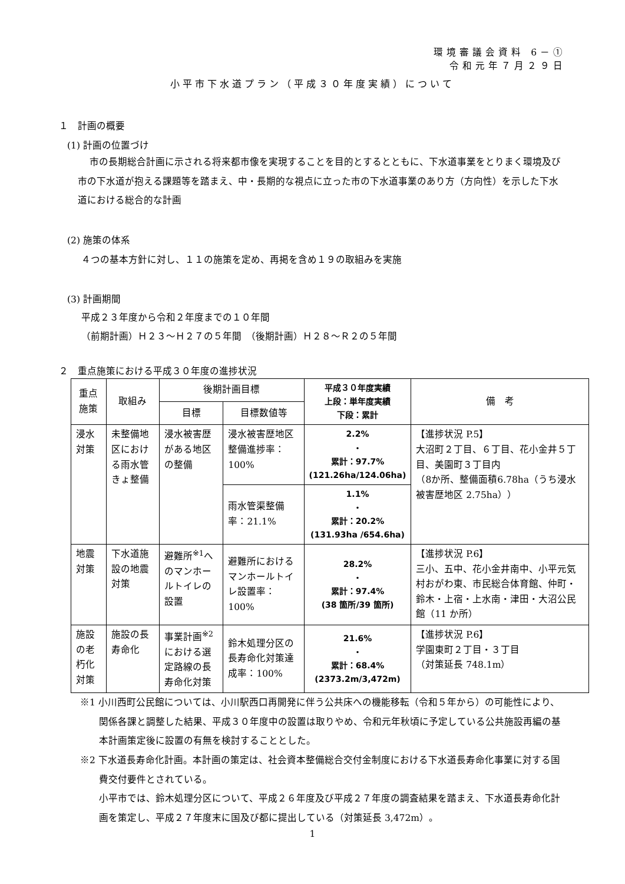環境審議会資料 6－①
令和元年７月２９日
小平市下水道プラン（平成３０年度実績）について
１　計画の概要
(1) 計画の位置づけ
市の長期総合計画に示される将来都市像を実現することを目的とするとともに、下水道事業をとりまく環境及び市の下水道が抱える課題等を踏まえ、中・長期的な視点に立った市の下水道事業のあり方（方向性）を示した下水道における総合的な計画
(2) 施策の体系
４つの基本方針に対し、１１の施策を定め、再掲を含め１９の取組みを実施
(3) 計画期間
平成２３年度から令和２年度までの１０年間
（前期計画）Ｈ２３～Ｈ２７の５年間　（後期計画）Ｈ２８～Ｒ２の５年間
２　重点施策における平成３０年度の進捗状況
| 重点施策 | 取組み | 後期計画目標 | | 平成３０年度実績 上段：単年度実績 下段：累計 | 備 考 |
| --- | --- | --- | --- | --- | --- |
| | | 目標 | 目標数値等 | | |
| 浸水対策 | 未整備地区における雨水管きょ整備 | 浸水被害歴がある地区の整備 | 浸水被害歴地区整備進捗率：100% | 2.2% ・ 累計：97.7% (121.26ha/124.06ha) | 【進捗状況 P.5】 大沼町２丁目、６丁目、花小金井５丁目、美園町３丁目内 （8か所、整備面積6.78ha（うち浸水被害歴地区 2.75ha）） |
| | | | 雨水管渠整備率：21.1% | 1.1% ・ 累計：20.2% (131.93ha /654.6ha) | |
| 地震対策 | 下水道施設の地震対策 | 避難所<sup>※1</sup>へのマンホールトイレの設置 | 避難所におけるマンホールトイレ設置率：100% | 28.2% ・ 累計：97.4% (38 箇所/39 箇所) | 【進捗状況 P.6】 三小、五中、花小金井南中、小平元気村おがわ東、市民総合体育館、仲町・鈴木・上宿・上水南・津田・大沼公民館（11 か所） |
| 施設の老朽化対策 | 施設の長寿命化 | 事業計画<sup>※2</sup>における選定路線の長寿命化対策 | 鈴木処理分区の長寿命化対策達成率：100% | 21.6% ・ 累計：68.4% (2373.2m/3,472m) | 【進捗状況 P.6】 学園東町２丁目・３丁目 （対策延長 748.1m） |
※1 小川西町公民館については、小川駅西口再開発に伴う公共床への機能移転（令和５年から）の可能性により、関係各課と調整した結果、平成３０年度中の設置は取りやめ、令和元年秋頃に予定している公共施設再編の基本計画策定後に設置の有無を検討することとした。
※2 下水道長寿命化計画。本計画の策定は、社会資本整備総合交付金制度における下水道長寿命化事業に対する国費交付要件とされている。
小平市では、鈴木処理分区について、平成２６年度及び平成２７年度の調査結果を踏まえ、下水道長寿命化計画を策定し、平成２７年度末に国及び都に提出している（対策延長 3,472m）。
1